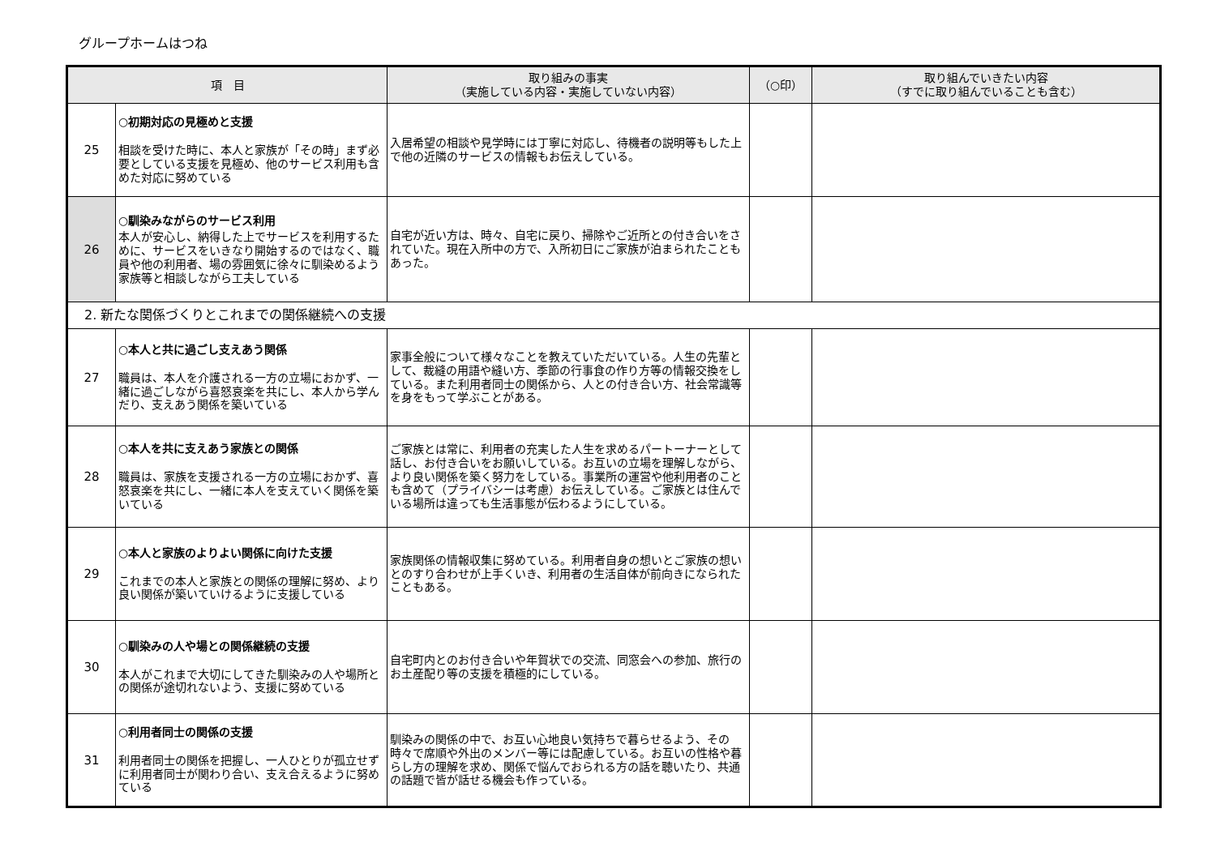グループホームはつね
| 項 目 | | 取り組みの事実 （実施している内容・実施していない内容） | （○印） | 取り組んでいきたい内容 （すでに取り組んでいることも含む） |
| --- | --- | --- | --- | --- |
| 25 | ○初期対応の見極めと支援 相談を受けた時に、本人と家族が「その時」まず必要としている支援を見極め、他のサービス利用も含めた対応に努めている | 入居希望の相談や見学時には丁寧に対応し、待機者の説明等もした上で他の近隣のサービスの情報もお伝えしている。 | | |
| 26 | ○馴染みながらのサービス利用 本人が安心し、納得した上でサービスを利用するために、サービスをいきなり開始するのではなく、職員や他の利用者、場の雰囲気に徐々に馴染めるよう家族等と相談しながら工夫している | 自宅が近い方は、時々、自宅に戻り、掃除やご近所との付き合いをされていた。現在入所中の方で、入所初日にご家族が泊まられたこともあった。 | | |
| 2. 新たな関係づくりとこれまでの関係継続への支援 | | | | |
| 27 | ○本人と共に過ごし支えあう関係 職員は、本人を介護される一方の立場におかず、一緒に過ごしながら喜怒哀楽を共にし、本人から学んだり、支えあう関係を築いている | 家事全般について様々なことを教えていただいている。人生の先輩として、裁縫の用語や縫い方、季節の行事食の作り方等の情報交換をしている。また利用者同士の関係から、人との付き合い方、社会常識等を身をもって学ぶことがある。 | | |
| 28 | ○本人を共に支えあう家族との関係 職員は、家族を支援される一方の立場におかず、喜怒哀楽を共にし、一緒に本人を支えていく関係を築いている | ご家族とは常に、利用者の充実した人生を求めるパートーナーとして話し、お付き合いをお願いしている。お互いの立場を理解しながら、より良い関係を築く努力をしている。事業所の運営や他利用者のことも含めて（プライバシーは考慮）お伝えしている。ご家族とは住んでいる場所は違っても生活事態が伝わるようにしている。 | | |
| 29 | ○本人と家族のよりよい関係に向けた支援 これまでの本人と家族との関係の理解に努め、より良い関係が築いていけるように支援している | 家族関係の情報収集に努めている。利用者自身の想いとご家族の想いとのすり合わせが上手くいき、利用者の生活自体が前向きになられたこともある。 | | |
| 30 | ○馴染みの人や場との関係継続の支援 本人がこれまで大切にしてきた馴染みの人や場所との関係が途切れないよう、支援に努めている | 自宅町内とのお付き合いや年賀状での交流、同窓会への参加、旅行のお土産配り等の支援を積極的にしている。 | | |
| 31 | ○利用者同士の関係の支援 利用者同士の関係を把握し、一人ひとりが孤立せずに利用者同士が関わり合い、支え合えるように努めている | 馴染みの関係の中で、お互い心地良い気持ちで暮らせるよう、その時々で席順や外出のメンバー等には配慮している。お互いの性格や暮らし方の理解を求め、関係で悩んでおられる方の話を聴いたり、共通の話題で皆が話せる機会も作っている。 | | |